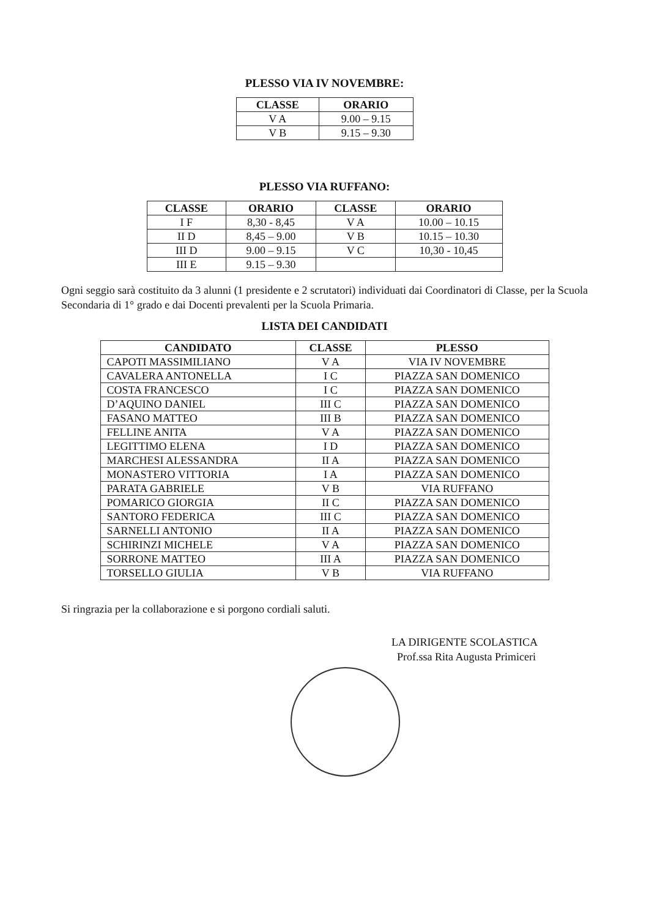PLESSO VIA IV NOVEMBRE:
| CLASSE | ORARIO |
| --- | --- |
| V A | 9.00 – 9.15 |
| V B | 9.15 – 9.30 |
PLESSO VIA RUFFANO:
| CLASSE | ORARIO | CLASSE | ORARIO |
| --- | --- | --- | --- |
| I F | 8,30 - 8,45 | V A | 10.00 – 10.15 |
| II D | 8,45 – 9.00 | V B | 10.15 – 10.30 |
| III D | 9.00 – 9.15 | V C | 10,30 - 10,45 |
| III E | 9.15 – 9.30 | | |
Ogni seggio sarà costituito da 3 alunni (1 presidente e 2 scrutatori) individuati dai Coordinatori di Classe, per la Scuola Secondaria di 1° grado e dai Docenti prevalenti per la Scuola Primaria.
LISTA DEI CANDIDATI
| CANDIDATO | CLASSE | PLESSO |
| --- | --- | --- |
| CAPOTI MASSIMILIANO | V A | VIA IV NOVEMBRE |
| CAVALERA ANTONELLA | I C | PIAZZA SAN DOMENICO |
| COSTA FRANCESCO | I C | PIAZZA SAN DOMENICO |
| D’AQUINO DANIEL | III C | PIAZZA SAN DOMENICO |
| FASANO MATTEO | III B | PIAZZA SAN DOMENICO |
| FELLINE ANITA | V A | PIAZZA SAN DOMENICO |
| LEGITTIMO ELENA | I D | PIAZZA SAN DOMENICO |
| MARCHESI ALESSANDRA | II A | PIAZZA SAN DOMENICO |
| MONASTERO VITTORIA | I A | PIAZZA SAN DOMENICO |
| PARATA GABRIELE | V B | VIA RUFFANO |
| POMARICO GIORGIA | II C | PIAZZA SAN DOMENICO |
| SANTORO FEDERICA | III C | PIAZZA SAN DOMENICO |
| SARNELLI ANTONIO | II A | PIAZZA SAN DOMENICO |
| SCHIRINZI MICHELE | V A | PIAZZA SAN DOMENICO |
| SORRONE MATTEO | III A | PIAZZA SAN DOMENICO |
| TORSELLO GIULIA | V B | VIA RUFFANO |
Si ringrazia per la collaborazione e si porgono cordiali saluti.
LA DIRIGENTE SCOLASTICA
Prof.ssa Rita Augusta Primiceri